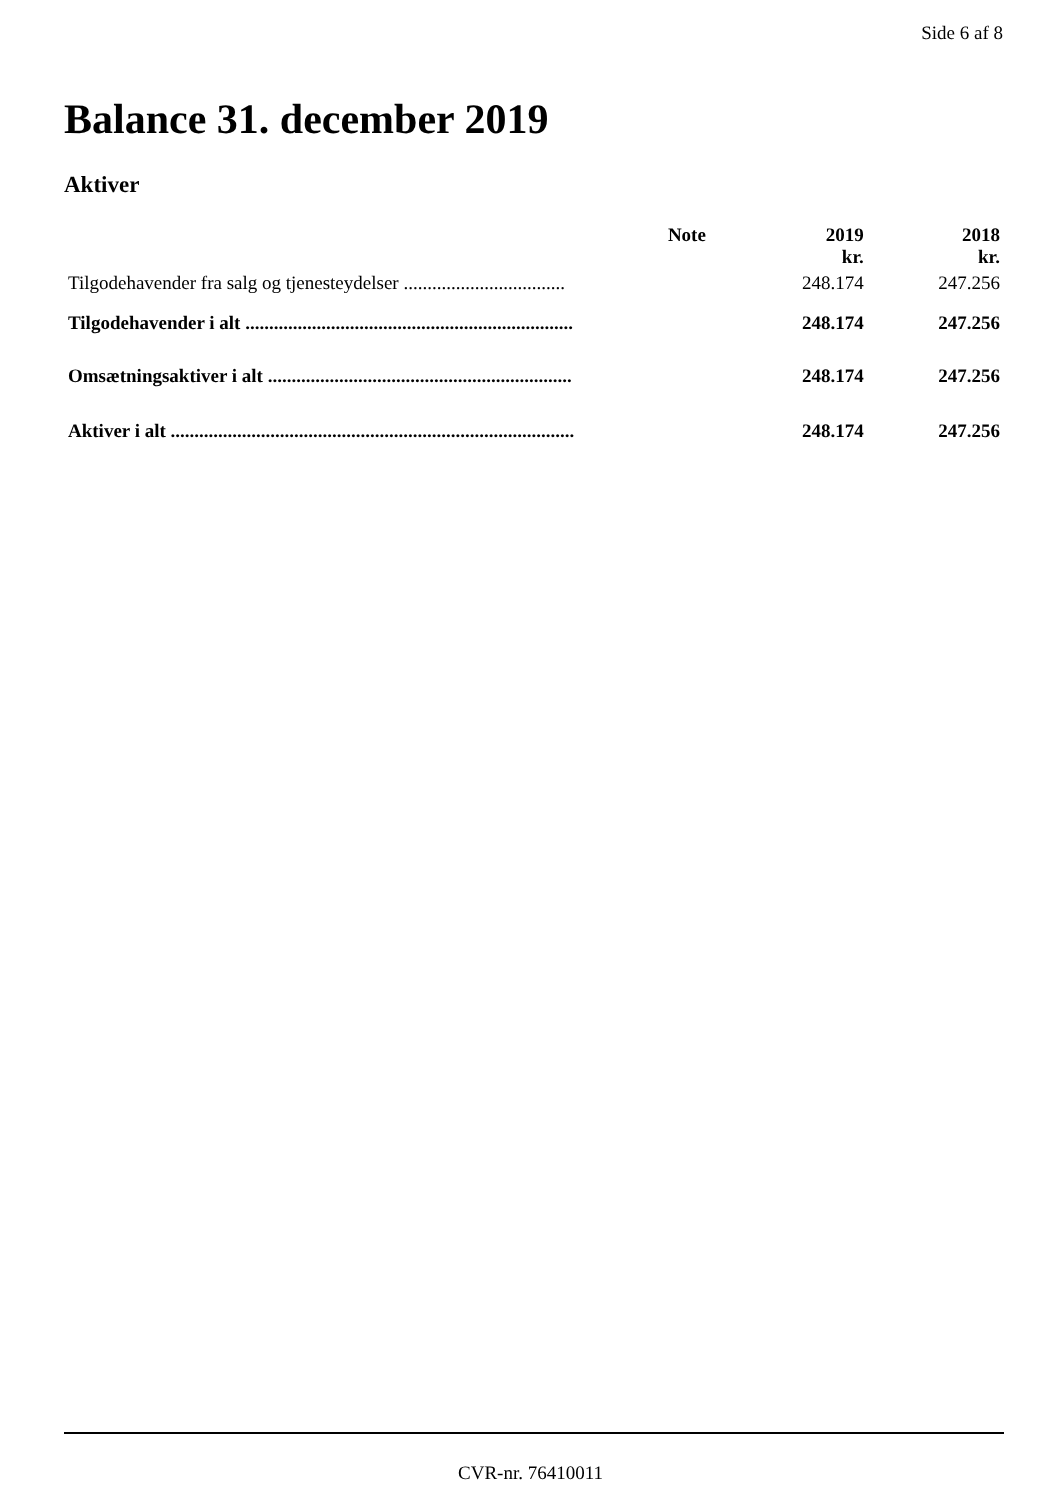Side 6 af 8
Balance 31. december 2019
Aktiver
| | Note | 2019 | 2018 |
| --- | --- | --- | --- |
| | | kr. | kr. |
| Tilgodehavender fra salg og tjenesteydelser .................................. | | 248.174 | 247.256 |
| Tilgodehavender i alt ..................................................................... | | 248.174 | 247.256 |
| Omsætningsaktiver i alt ................................................................ | | 248.174 | 247.256 |
| Aktiver i alt ..................................................................................... | | 248.174 | 247.256 |
CVR-nr. 76410011